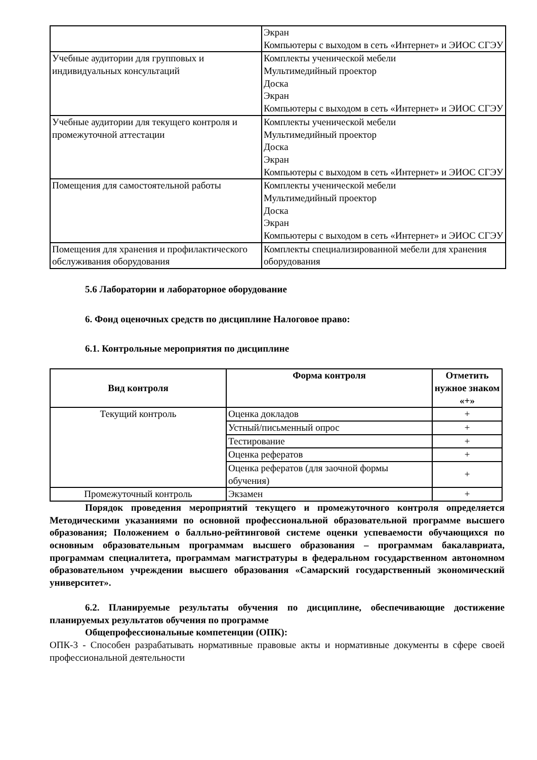| | Экран Компьютеры с выходом в сеть «Интернет» и ЭИОС СГЭУ |
| Учебные аудитории для групповых и индивидуальных консультаций | Комплекты ученической мебели Мультимедийный проектор Доска Экран Компьютеры с выходом в сеть «Интернет» и ЭИОС СГЭУ |
| Учебные аудитории для текущего контроля и промежуточной аттестации | Комплекты ученической мебели Мультимедийный проектор Доска Экран Компьютеры с выходом в сеть «Интернет» и ЭИОС СГЭУ |
| Помещения для самостоятельной работы | Комплекты ученической мебели Мультимедийный проектор Доска Экран Компьютеры с выходом в сеть «Интернет» и ЭИОС СГЭУ |
| Помещения для хранения и профилактического обслуживания оборудования | Комплекты специализированной мебели для хранения оборудования |
5.6 Лаборатории и лабораторное оборудование
6. Фонд оценочных средств по дисциплине Налоговое право:
6.1. Контрольные мероприятия по дисциплине
| Вид контроля | Форма контроля | Отметить нужное знаком «+» |
| --- | --- | --- |
| Текущий контроль | Оценка докладов | + |
| | Устный/письменный опрос | + |
| | Тестирование | + |
| | Оценка рефератов | + |
| | Оценка рефератов (для заочной формы обучения) | + |
| Промежуточный контроль | Экзамен | + |
Порядок проведения мероприятий текущего и промежуточного контроля определяется Методическими указаниями по основной профессиональной образовательной программе высшего образования; Положением о балльно-рейтинговой системе оценки успеваемости обучающихся по основным образовательным программам высшего образования – программам бакалавриата, программам специалитета, программам магистратуры в федеральном государственном автономном образовательном учреждении высшего образования «Самарский государственный экономический университет».
6.2. Планируемые результаты обучения по дисциплине, обеспечивающие достижение планируемых результатов обучения по программе
Общепрофессиональные компетенции (ОПК):
ОПК-3 - Способен разрабатывать нормативные правовые акты и нормативные документы в сфере своей профессиональной деятельности